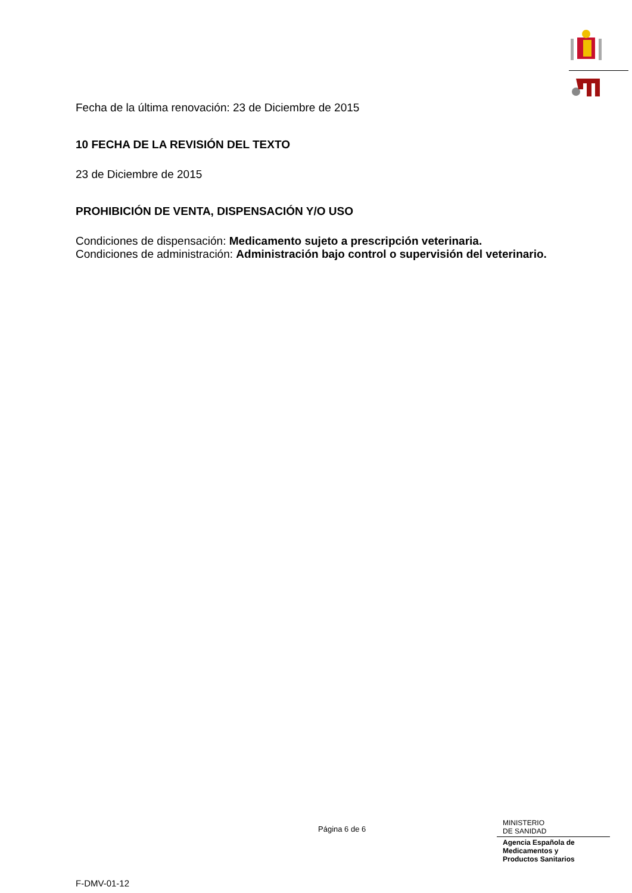Fecha de la última renovación: 23 de Diciembre de 2015
10 FECHA DE LA REVISIÓN DEL TEXTO
23 de Diciembre de 2015
PROHIBICIÓN DE VENTA, DISPENSACIÓN Y/O USO
Condiciones de dispensación: Medicamento sujeto a prescripción veterinaria.
Condiciones de administración: Administración bajo control o supervisión del veterinario.
F-DMV-01-12
Página 6 de 6
MINISTERIO
DE SANIDAD
Agencia Española de
Medicamentos y
Productos Sanitarios